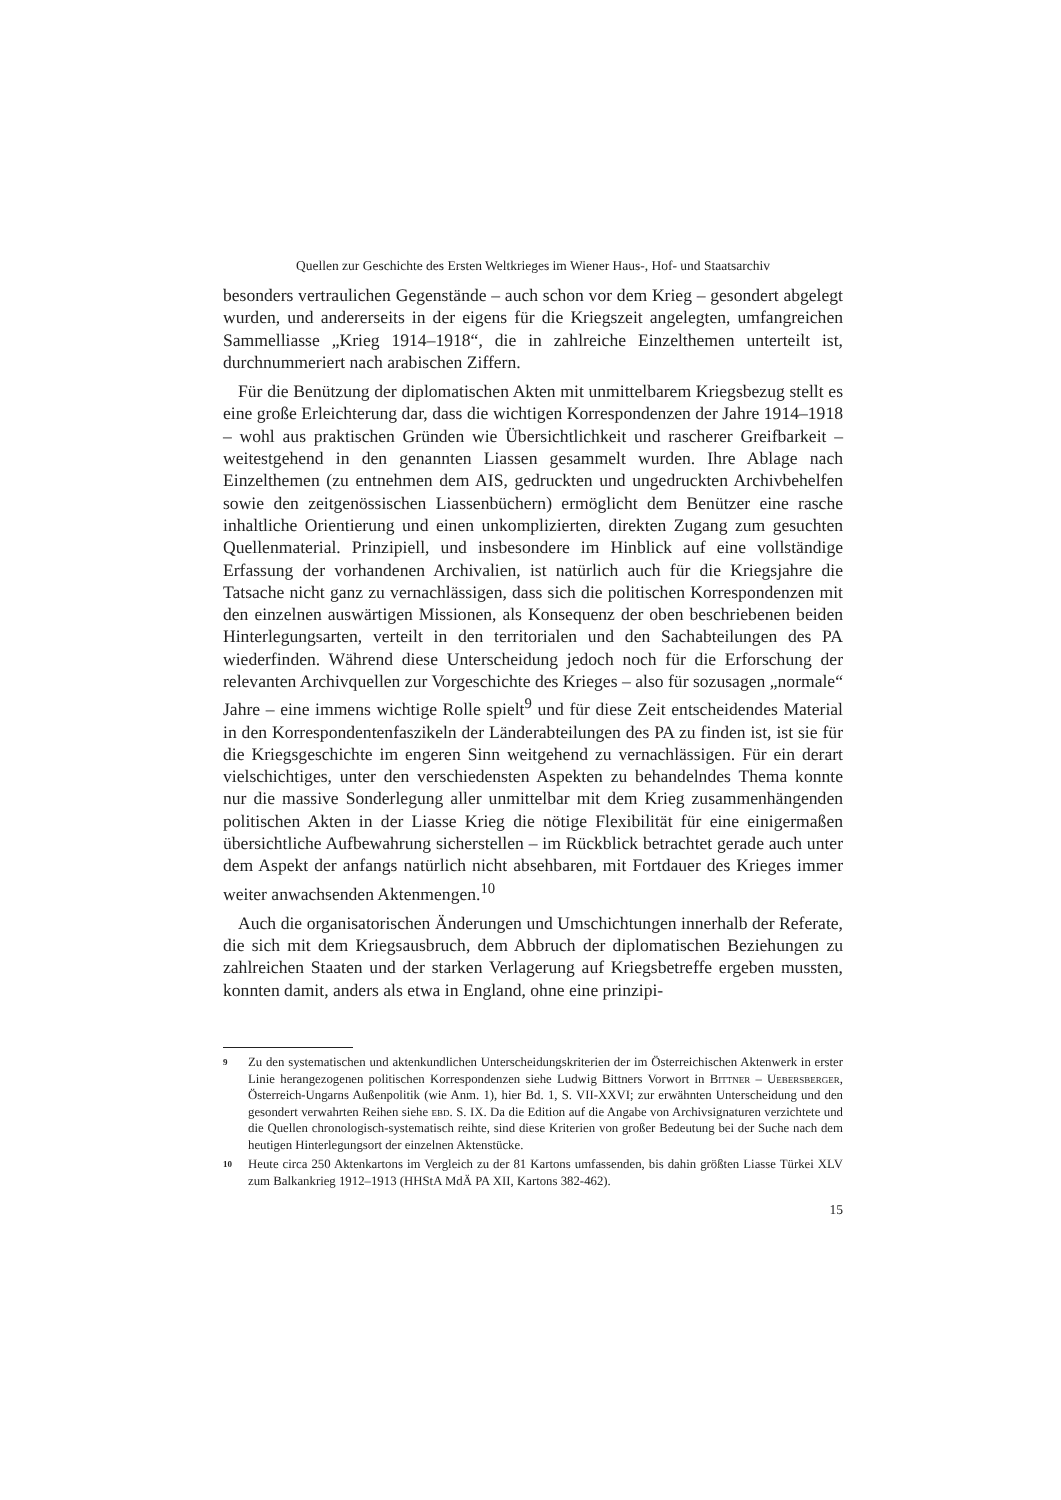Quellen zur Geschichte des Ersten Weltkrieges im Wiener Haus-, Hof- und Staatsarchiv
besonders vertraulichen Gegenstände – auch schon vor dem Krieg – gesondert abgelegt wurden, und andererseits in der eigens für die Kriegszeit angelegten, umfangreichen Sammelliasse „Krieg 1914–1918“, die in zahlreiche Einzelthemen unterteilt ist, durchnummeriert nach arabischen Ziffern.
Für die Benützung der diplomatischen Akten mit unmittelbarem Kriegsbezug stellt es eine große Erleichterung dar, dass die wichtigen Korrespondenzen der Jahre 1914–1918 – wohl aus praktischen Gründen wie Übersichtlichkeit und rascherer Greifbarkeit – weitestgehend in den genannten Liassen gesammelt wurden. Ihre Ablage nach Einzelthemen (zu entnehmen dem AIS, gedruckten und ungedruckten Archivbehelfen sowie den zeitgenössischen Liassenbüchern) ermöglicht dem Benützer eine rasche inhaltliche Orientierung und einen unkomplizierten, direkten Zugang zum gesuchten Quellenmaterial. Prinzipiell, und insbesondere im Hinblick auf eine vollständige Erfassung der vorhandenen Archivalien, ist natürlich auch für die Kriegsjahre die Tatsache nicht ganz zu vernachlässigen, dass sich die politischen Korrespondenzen mit den einzelnen auswärtigen Missionen, als Konsequenz der oben beschriebenen beiden Hinterlegungsarten, verteilt in den territorialen und den Sachabteilungen des PA wiederfinden. Während diese Unterscheidung jedoch noch für die Erforschung der relevanten Archivquellen zur Vorgeschichte des Krieges – also für sozusagen „normale“ Jahre – eine immens wichtige Rolle spielt<sup>9</sup> und für diese Zeit entscheidendes Material in den Korrespondentenfaszikeln der Länderabteilungen des PA zu finden ist, ist sie für die Kriegsgeschichte im engeren Sinn weitgehend zu vernachlässigen. Für ein derart vielschichtiges, unter den verschiedensten Aspekten zu behandelndes Thema konnte nur die massive Sonderlegung aller unmittelbar mit dem Krieg zusammenhängenden politischen Akten in der Liasse Krieg die nötige Flexibilität für eine einigermaßen übersichtliche Aufbewahrung sicherstellen – im Rückblick betrachtet gerade auch unter dem Aspekt der anfangs natürlich nicht absehbaren, mit Fortdauer des Krieges immer weiter anwachsenden Aktenmengen.<sup>10</sup>
Auch die organisatorischen Änderungen und Umschichtungen innerhalb der Referate, die sich mit dem Kriegsausbruch, dem Abbruch der diplomatischen Beziehungen zu zahlreichen Staaten und der starken Verlagerung auf Kriegsbetreffe ergeben mussten, konnten damit, anders als etwa in England, ohne eine prinzipi-
9 Zu den systematischen und aktenkundlichen Unterscheidungskriterien der im Österreichischen Aktenwerk in erster Linie herangezogenen politischen Korrespondenzen siehe Ludwig Bittners Vorwort in Bittner – Uebersberger, Österreich-Ungarns Außenpolitik (wie Anm. 1), hier Bd. 1, S. VII-XXVI; zur erwähnten Unterscheidung und den gesondert verwahrten Reihen siehe ebd. S. IX. Da die Edition auf die Angabe von Archivsignaturen verzichtete und die Quellen chronologisch-systematisch reihte, sind diese Kriterien von großer Bedeutung bei der Suche nach dem heutigen Hinterlegungsort der einzelnen Aktenstücke.
10 Heute circa 250 Aktenkartons im Vergleich zu der 81 Kartons umfassenden, bis dahin größten Liasse Türkei XLV zum Balkankrieg 1912–1913 (HHStA MdÄ PA XII, Kartons 382-462).
15